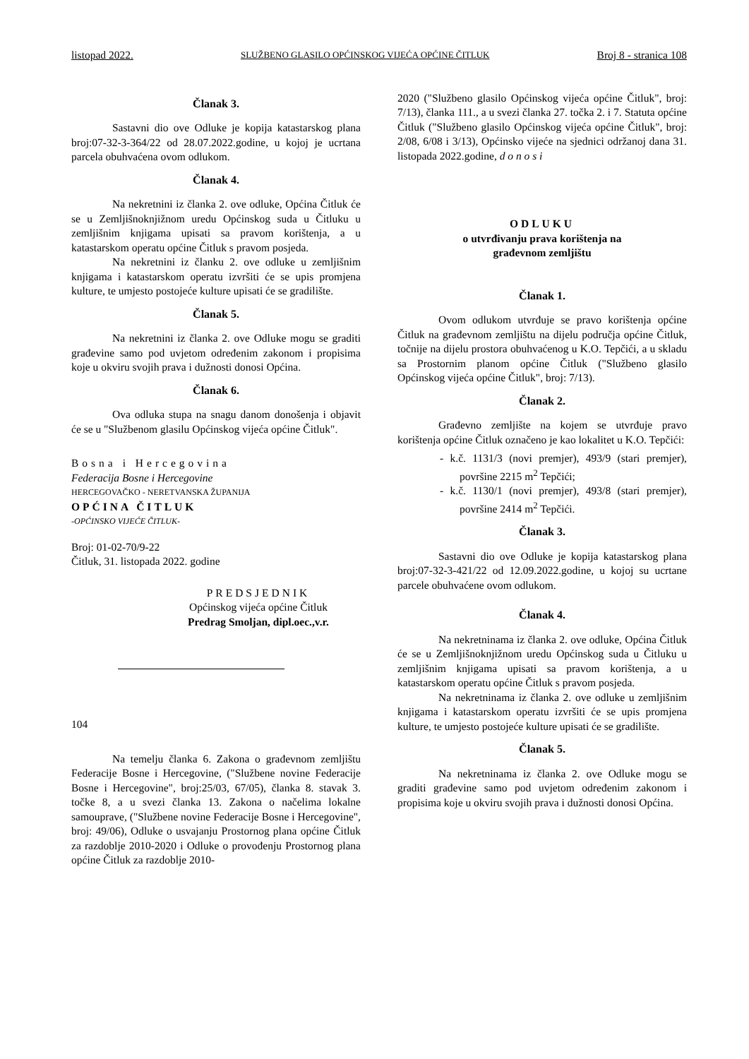listopad 2022. SLUŽBENO GLASILO OPĆINSKOG VIJEĆA OPĆINE ČITLUK Broj 8 - stranica 108
Članak 3.
Sastavni dio ove Odluke je kopija katastarskog plana broj:07-32-3-364/22 od 28.07.2022.godine, u kojoj je ucrtana parcela obuhvaćena ovom odlukom.
Članak 4.
Na nekretnini iz članka 2. ove odluke, Općina Čitluk će se u Zemljišnoknjižnom uredu Općinskog suda u Čitluku u zemljišnim knjigama upisati sa pravom korištenja, a u katastarskom operatu općine Čitluk s pravom posjeda.
Na nekretnini iz članku 2. ove odluke u zemljišnim knjigama i katastarskom operatu izvršiti će se upis promjena kulture, te umjesto postojeće kulture upisati će se gradilište.
Članak 5.
Na nekretnini iz članka 2. ove Odluke mogu se graditi građevine samo pod uvjetom određenim zakonom i propisima koje u okviru svojih prava i dužnosti donosi Općina.
Članak 6.
Ova odluka stupa na snagu danom donošenja i objavit će se u "Službenom glasilu Općinskog vijeća općine Čitluk".
Bosna i Hercegovina
Federacija Bosne i Hercegovine
HERCEGOVAČKO - NERETVANSKA ŽUPANIJA
OPĆINA ČITLUK
-OPĆINSKO VIJEĆE ČITLUK-
Broj: 01-02-70/9-22
Čitluk, 31. listopada 2022. godine
PREDSJEDNIK
Općinskog vijeća općine Čitluk
Predrag Smoljan, dipl.oec.,v.r.
104
Na temelju članka 6. Zakona o građevnom zemljištu Federacije Bosne i Hercegovine, ("Službene novine Federacije Bosne i Hercegovine", broj:25/03, 67/05), članka 8. stavak 3. točke 8, a u svezi članka 13. Zakona o načelima lokalne samouprave, ("Službene novine Federacije Bosne i Hercegovine", broj: 49/06), Odluke o usvajanju Prostornog plana općine Čitluk za razdoblje 2010-2020 i Odluke o provođenju Prostornog plana općine Čitluk za razdoblje 2010-
2020 ("Službeno glasilo Općinskog vijeća općine Čitluk", broj: 7/13), članka 111., a u svezi članka 27. točka 2. i 7. Statuta općine Čitluk ("Službeno glasilo Općinskog vijeća općine Čitluk", broj: 2/08, 6/08 i 3/13), Općinsko vijeće na sjednici održanoj dana 31. listopada 2022.godine, d o n o s i
ODLUKU
o utvrđivanju prava korištenja na
građevnom zemljištu
Članak 1.
Ovom odlukom utvrđuje se pravo korištenja općine Čitluk na građevnom zemljištu na dijelu područja općine Čitluk, točnije na dijelu prostora obuhvaćenog u K.O. Tepčići, a u skladu sa Prostornim planom općine Čitluk ("Službeno glasilo Općinskog vijeća općine Čitluk", broj: 7/13).
Članak 2.
Građevno zemljište na kojem se utvrđuje pravo korištenja općine Čitluk označeno je kao lokalitet u K.O. Tepčići:
- k.č. 1131/3 (novi premjer), 493/9 (stari premjer), površine 2215 m<sup>2</sup> Tepčići;
- k.č. 1130/1 (novi premjer), 493/8 (stari premjer), površine 2414 m<sup>2</sup> Tepčići.
Članak 3.
Sastavni dio ove Odluke je kopija katastarskog plana broj:07-32-3-421/22 od 12.09.2022.godine, u kojoj su ucrtane parcele obuhvaćene ovom odlukom.
Članak 4.
Na nekretninama iz članka 2. ove odluke, Općina Čitluk će se u Zemljišnoknjižnom uredu Općinskog suda u Čitluku u zemljišnim knjigama upisati sa pravom korištenja, a u katastarskom operatu općine Čitluk s pravom posjeda.
Na nekretninama iz članka 2. ove odluke u zemljišnim knjigama i katastarskom operatu izvršiti će se upis promjena kulture, te umjesto postojeće kulture upisati će se gradilište.
Članak 5.
Na nekretninama iz članka 2. ove Odluke mogu se graditi građevine samo pod uvjetom određenim zakonom i propisima koje u okviru svojih prava i dužnosti donosi Općina.